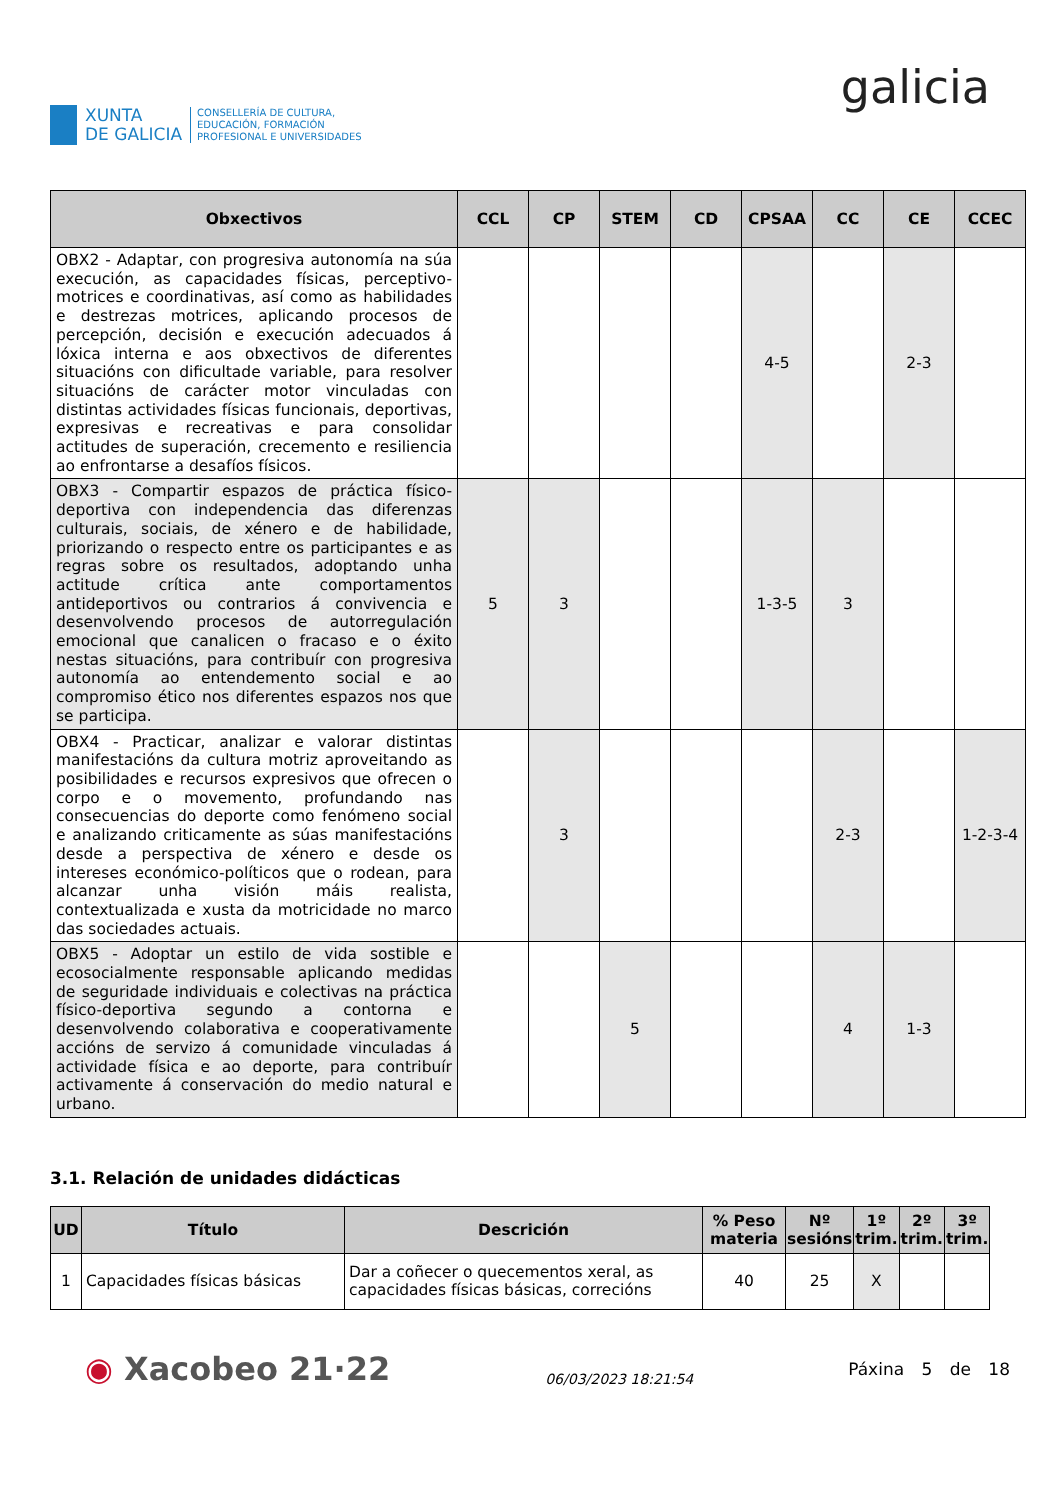XUNTA
DE GALICIA
CONSELLERÍA DE CULTURA,
EDUCACIÓN, FORMACIÓN
PROFESIONAL E UNIVERSIDADES
galicia
| Obxectivos | CCL | CP | STEM | CD | CPSAA | CC | CE | CCEC |
| --- | --- | --- | --- | --- | --- | --- | --- | --- |
| OBX2 - Adaptar, con progresiva autonomía na súa execución, as capacidades físicas, perceptivo-motrices e coordinativas, así como as habilidades e destrezas motrices, aplicando procesos de percepción, decisión e execución adecuados á lóxica interna e aos obxectivos de diferentes situacións con dificultade variable, para resolver situacións de carácter motor vinculadas con distintas actividades físicas funcionais, deportivas, expresivas e recreativas e para consolidar actitudes de superación, crecemento e resiliencia ao enfrontarse a desafíos físicos. | | | | | 4-5 | | 2-3 | |
| OBX3 - Compartir espazos de práctica físico-deportiva con independencia das diferenzas culturais, sociais, de xénero e de habilidade, priorizando o respecto entre os participantes e as regras sobre os resultados, adoptando unha actitude crítica ante comportamentos antideportivos ou contrarios á convivencia e desenvolvendo procesos de autorregulación emocional que canalicen o fracaso e o éxito nestas situacións, para contribuír con progresiva autonomía ao entendemento social e ao compromiso ético nos diferentes espazos nos que se participa. | 5 | 3 | | | 1-3-5 | 3 | | |
| OBX4 - Practicar, analizar e valorar distintas manifestacións da cultura motriz aproveitando as posibilidades e recursos expresivos que ofrecen o corpo e o movemento, profundando nas consecuencias do deporte como fenómeno social e analizando criticamente as súas manifestacións desde a perspectiva de xénero e desde os intereses económico-políticos que o rodean, para alcanzar unha visión máis realista, contextualizada e xusta da motricidade no marco das sociedades actuais. | | 3 | | | | 2-3 | | 1-2-3-4 |
| OBX5 - Adoptar un estilo de vida sostible e ecosocialmente responsable aplicando medidas de seguridade individuais e colectivas na práctica físico-deportiva segundo a contorna e desenvolvendo colaborativa e cooperativamente accións de servizo á comunidade vinculadas á actividade física e ao deporte, para contribuír activamente á conservación do medio natural e urbano. | | | 5 | | | 4 | 1-3 | |
3.1. Relación de unidades didácticas
| UD | Título | Descrición | % Peso materia | Nº sesións | 1º trim. | 2º trim. | 3º trim. |
| --- | --- | --- | --- | --- | --- | --- | --- |
| 1 | Capacidades físicas básicas | Dar a coñecer o quecementos xeral, as capacidades físicas básicas, correcións | 40 | 25 | X | | |
◉ Xacobeo 21·22
06/03/2023 18:21:54
Páxina 5 de 18